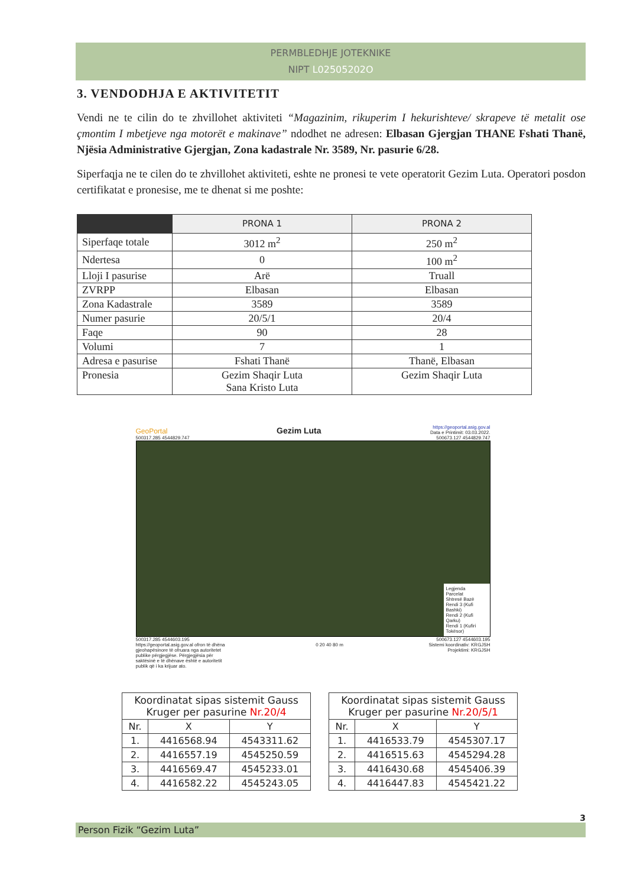PERMBLEDHJE JOTEKNIKE
NIPT L02505202O
3. VENDODHJA E AKTIVITETIT
Vendi ne te cilin do te zhvillohet aktiviteti “Magazinim, rikuperim I hekurishteve/ skrapeve të metalit ose çmontim I mbetjeve nga motorët e makinave” ndodhet ne adresen: Elbasan Gjergjan THANE Fshati Thanë, Njësia Administrative Gjergjan, Zona kadastrale Nr. 3589, Nr. pasurie 6/28.
Siperfaqja ne te cilen do te zhvillohet aktiviteti, eshte ne pronesi te vete operatorit Gezim Luta. Operatori posdon certifikatat e pronesise, me te dhenat si me poshte:
| | PRONA 1 | PRONA 2 |
| --- | --- | --- |
| Siperfaqe totale | 3012 m<sup>2</sup> | 250 m<sup>2</sup> |
| Ndertesa | 0 | 100 m<sup>2</sup> |
| Lloji I pasurise | Arë | Truall |
| ZVRPP | Elbasan | Elbasan |
| Zona Kadastrale | 3589 | 3589 |
| Numer pasurie | 20/5/1 | 20/4 |
| Faqe | 90 | 28 |
| Volumi | 7 | 1 |
| Adresa e pasurise | Fshati Thanë | Thanë, Elbasan |
| Pronesia | Gezim Shaqir Luta Sana Kristo Luta | Gezim Shaqir Luta |
GeoPortal Gezim Luta https://geoportal.asig.gov.al
Data e Printimit: 03.03.2022.
500317.285 4544829.747 500673.127 4544829.747
Legjenda
Parcelat
Shtresë Bazë
Rendi 3 (Kufi Bashki)
Rendi 2 (Kufi Qarku)
Rendi 1 (Kufiri Tokësor)
500317.285 4544603.195 500673.127 4544603.195
https://geoportal.asig.gov.al ofron të dhëna gjeohapësinore të ofruara nga autoritetet publike përgjegjëse. Përgjegjësia për saktësinë e të dhënave është e autoritetit publik që i ka krijuar ato. 0 20 40 80 m Sistemi koordinativ: KRGJSH
Projektimi: KRGJSH
| Koordinatat sipas sistemit Gauss Kruger per pasurine Nr.20/4 | | |
| --- | --- | --- |
| Nr. | X | Y |
| 1. | 4416568.94 | 4543311.62 |
| 2. | 4416557.19 | 4545250.59 |
| 3. | 4416569.47 | 4545233.01 |
| 4. | 4416582.22 | 4545243.05 |
| Koordinatat sipas sistemit Gauss Kruger per pasurine Nr.20/5/1 | | |
| --- | --- | --- |
| Nr. | X | Y |
| 1. | 4416533.79 | 4545307.17 |
| 2. | 4416515.63 | 4545294.28 |
| 3. | 4416430.68 | 4545406.39 |
| 4. | 4416447.83 | 4545421.22 |
3
Person Fizik “Gezim Luta”